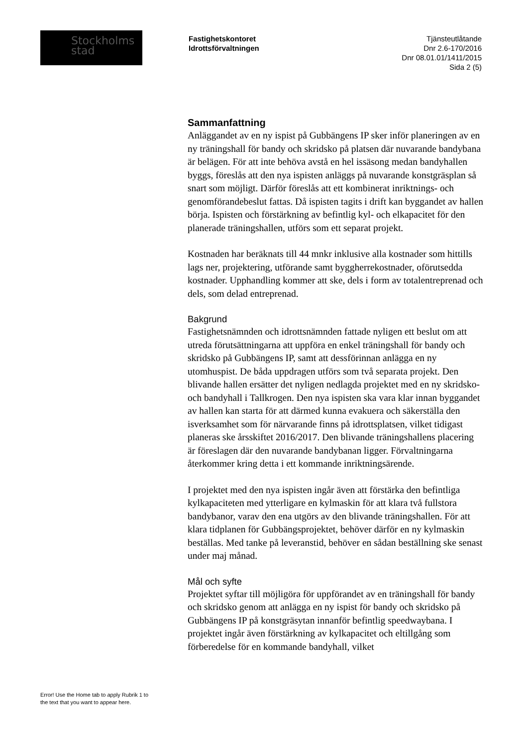Stockholms
stad
Fastighetskontoret
Idrottsförvaltningen
Tjänsteutlåtande
Dnr 2.6-170/2016
Dnr 08.01.01/1411/2015
Sida 2 (5)
Sammanfattning
Anläggandet av en ny ispist på Gubbängens IP sker inför planeringen av en ny träningshall för bandy och skridsko på platsen där nuvarande bandybana är belägen. För att inte behöva avstå en hel issäsong medan bandyhallen byggs, föreslås att den nya ispisten anläggs på nuvarande konstgräsplan så snart som möjligt. Därför föreslås att ett kombinerat inriktnings- och genomförandebeslut fattas. Då ispisten tagits i drift kan byggandet av hallen börja. Ispisten och förstärkning av befintlig kyl- och elkapacitet för den planerade träningshallen, utförs som ett separat projekt.
Kostnaden har beräknats till 44 mnkr inklusive alla kostnader som hittills lags ner, projektering, utförande samt byggherrekostnader, oförutsedda kostnader. Upphandling kommer att ske, dels i form av totalentreprenad och dels, som delad entreprenad.
Bakgrund
Fastighetsnämnden och idrottsnämnden fattade nyligen ett beslut om att utreda förutsättningarna att uppföra en enkel träningshall för bandy och skridsko på Gubbängens IP, samt att dessförinnan anlägga en ny utomhuspist. De båda uppdragen utförs som två separata projekt. Den blivande hallen ersätter det nyligen nedlagda projektet med en ny skridsko-och bandyhall i Tallkrogen. Den nya ispisten ska vara klar innan byggandet av hallen kan starta för att därmed kunna evakuera och säkerställa den isverksamhet som för närvarande finns på idrottsplatsen, vilket tidigast planeras ske årsskiftet 2016/2017. Den blivande träningshallens placering är föreslagen där den nuvarande bandybanan ligger. Förvaltningarna återkommer kring detta i ett kommande inriktningsärende.
I projektet med den nya ispisten ingår även att förstärka den befintliga kylkapaciteten med ytterligare en kylmaskin för att klara två fullstora bandybanor, varav den ena utgörs av den blivande träningshallen. För att klara tidplanen för Gubbängsprojektet, behöver därför en ny kylmaskin beställas. Med tanke på leveranstid, behöver en sådan beställning ske senast under maj månad.
Mål och syfte
Projektet syftar till möjligöra för uppförandet av en träningshall för bandy och skridsko genom att anlägga en ny ispist för bandy och skridsko på Gubbängens IP på konstgräsytan innanför befintlig speedwaybana. I projektet ingår även förstärkning av kylkapacitet och eltillgång som förberedelse för en kommande bandyhall, vilket
Error! Use the Home tab to apply Rubrik 1 to
the text that you want to appear here.